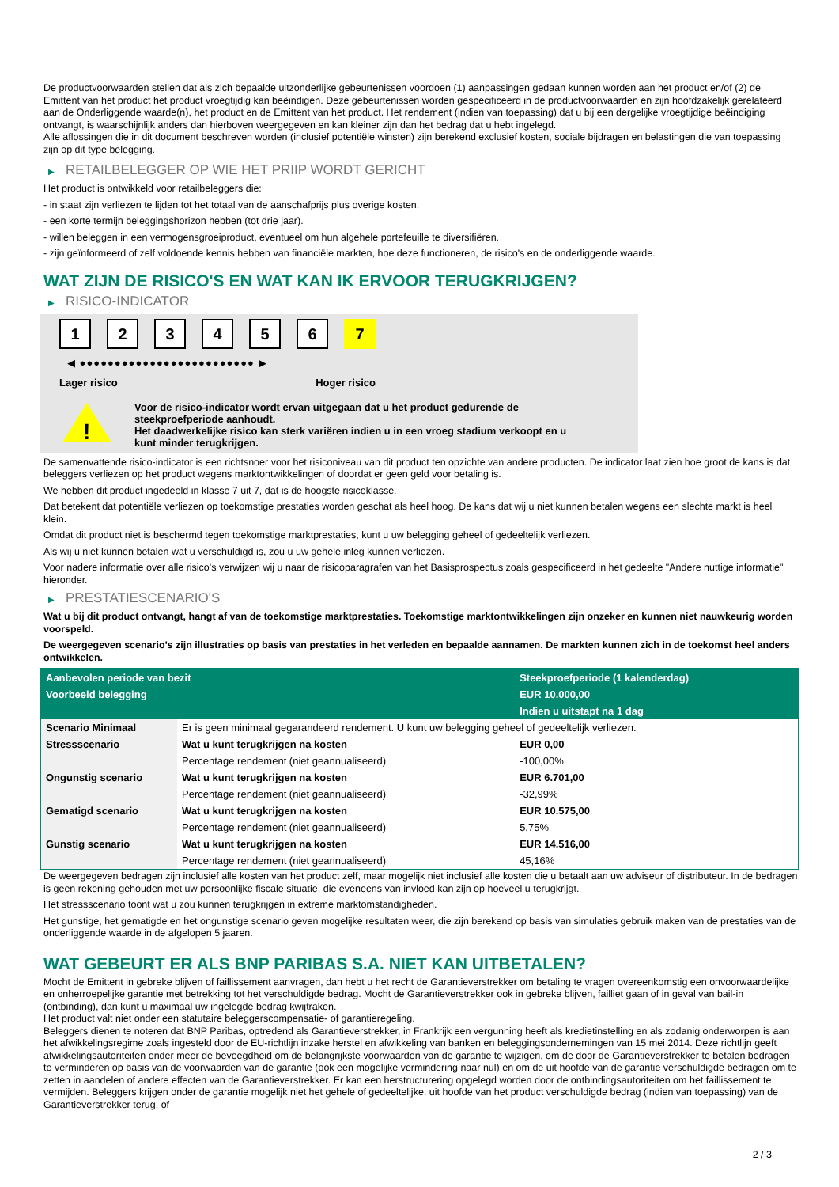De productvoorwaarden stellen dat als zich bepaalde uitzonderlijke gebeurtenissen voordoen (1) aanpassingen gedaan kunnen worden aan het product en/of (2) de Emittent van het product het product vroegtijdig kan beëindigen. Deze gebeurtenissen worden gespecificeerd in de productvoorwaarden en zijn hoofdzakelijk gerelateerd aan de Onderliggende waarde(n), het product en de Emittent van het product. Het rendement (indien van toepassing) dat u bij een dergelijke vroegtijdige beëindiging ontvangt, is waarschijnlijk anders dan hierboven weergegeven en kan kleiner zijn dan het bedrag dat u hebt ingelegd.
Alle aflossingen die in dit document beschreven worden (inclusief potentiële winsten) zijn berekend exclusief kosten, sociale bijdragen en belastingen die van toepassing zijn op dit type belegging.
▶ RETAILBELEGGER OP WIE HET PRIIP WORDT GERICHT
Het product is ontwikkeld voor retailbeleggers die:
- in staat zijn verliezen te lijden tot het totaal van de aanschafprijs plus overige kosten.
- een korte termijn beleggingshorizon hebben (tot drie jaar).
- willen beleggen in een vermogensgroeiproduct, eventueel om hun algehele portefeuille te diversifiëren.
- zijn geïnformeerd of zelf voldoende kennis hebben van financiële markten, hoe deze functioneren, de risico's en de onderliggende waarde.
WAT ZIJN DE RISICO'S EN WAT KAN IK ERVOOR TERUGKRIJGEN?
▶ RISICO-INDICATOR
1 2 3 4 5 6 7
◀ ●●●●●●●●●●●●●●●●●●●●●●●●● ▶
Lager risico Hoger risico
!
Voor de risico-indicator wordt ervan uitgegaan dat u het product gedurende de
steekproefperiode aanhoudt.
Het daadwerkelijke risico kan sterk variëren indien u in een vroeg stadium verkoopt en u
kunt minder terugkrijgen.
De samenvattende risico-indicator is een richtsnoer voor het risiconiveau van dit product ten opzichte van andere producten. De indicator laat zien hoe groot de kans is dat beleggers verliezen op het product wegens marktontwikkelingen of doordat er geen geld voor betaling is.
We hebben dit product ingedeeld in klasse 7 uit 7, dat is de hoogste risicoklasse.
Dat betekent dat potentiële verliezen op toekomstige prestaties worden geschat als heel hoog. De kans dat wij u niet kunnen betalen wegens een slechte markt is heel klein.
Omdat dit product niet is beschermd tegen toekomstige marktprestaties, kunt u uw belegging geheel of gedeeltelijk verliezen.
Als wij u niet kunnen betalen wat u verschuldigd is, zou u uw gehele inleg kunnen verliezen.
Voor nadere informatie over alle risico's verwijzen wij u naar de risicoparagrafen van het Basisprospectus zoals gespecificeerd in het gedeelte "Andere nuttige informatie" hieronder.
▶ PRESTATIESCENARIO'S
Wat u bij dit product ontvangt, hangt af van de toekomstige marktprestaties. Toekomstige marktontwikkelingen zijn onzeker en kunnen niet nauwkeurig worden voorspeld.
De weergegeven scenario’s zijn illustraties op basis van prestaties in het verleden en bepaalde aannamen. De markten kunnen zich in de toekomst heel anders ontwikkelen.
| Aanbevolen periode van bezit | | Steekproefperiode (1 kalenderdag) |
| --- | --- | --- |
| Voorbeeld belegging | | EUR 10.000,00 |
| | | Indien u uitstapt na 1 dag |
| Scenario Minimaal | Er is geen minimaal gegarandeerd rendement. U kunt uw belegging geheel of gedeeltelijk verliezen. | |
| Stressscenario | Wat u kunt terugkrijgen na kosten | EUR 0,00 |
| | Percentage rendement (niet geannualiseerd) | -100,00% |
| Ongunstig scenario | Wat u kunt terugkrijgen na kosten | EUR 6.701,00 |
| | Percentage rendement (niet geannualiseerd) | -32,99% |
| Gematigd scenario | Wat u kunt terugkrijgen na kosten | EUR 10.575,00 |
| | Percentage rendement (niet geannualiseerd) | 5,75% |
| Gunstig scenario | Wat u kunt terugkrijgen na kosten | EUR 14.516,00 |
| | Percentage rendement (niet geannualiseerd) | 45,16% |
De weergegeven bedragen zijn inclusief alle kosten van het product zelf, maar mogelijk niet inclusief alle kosten die u betaalt aan uw adviseur of distributeur. In de bedragen is geen rekening gehouden met uw persoonlijke fiscale situatie, die eveneens van invloed kan zijn op hoeveel u terugkrijgt.
Het stressscenario toont wat u zou kunnen terugkrijgen in extreme marktomstandigheden.
Het gunstige, het gematigde en het ongunstige scenario geven mogelijke resultaten weer, die zijn berekend op basis van simulaties gebruik maken van de prestaties van de onderliggende waarde in de afgelopen 5 jaaren.
WAT GEBEURT ER ALS BNP PARIBAS S.A. NIET KAN UITBETALEN?
Mocht de Emittent in gebreke blijven of faillissement aanvragen, dan hebt u het recht de Garantieverstrekker om betaling te vragen overeenkomstig een onvoorwaardelijke en onherroepelijke garantie met betrekking tot het verschuldigde bedrag. Mocht de Garantieverstrekker ook in gebreke blijven, failliet gaan of in geval van bail-in (ontbinding), dan kunt u maximaal uw ingelegde bedrag kwijtraken.
Het product valt niet onder een statutaire beleggerscompensatie- of garantieregeling.
Beleggers dienen te noteren dat BNP Paribas, optredend als Garantieverstrekker, in Frankrijk een vergunning heeft als kredietinstelling en als zodanig onderworpen is aan het afwikkelingsregime zoals ingesteld door de EU-richtlijn inzake herstel en afwikkeling van banken en beleggingsondernemingen van 15 mei 2014. Deze richtlijn geeft afwikkelingsautoriteiten onder meer de bevoegdheid om de belangrijkste voorwaarden van de garantie te wijzigen, om de door de Garantieverstrekker te betalen bedragen te verminderen op basis van de voorwaarden van de garantie (ook een mogelijke vermindering naar nul) en om de uit hoofde van de garantie verschuldigde bedragen om te zetten in aandelen of andere effecten van de Garantieverstrekker. Er kan een herstructurering opgelegd worden door de ontbindingsautoriteiten om het faillissement te vermijden. Beleggers krijgen onder de garantie mogelijk niet het gehele of gedeeltelijke, uit hoofde van het product verschuldigde bedrag (indien van toepassing) van de Garantieverstrekker terug, of
2 / 3